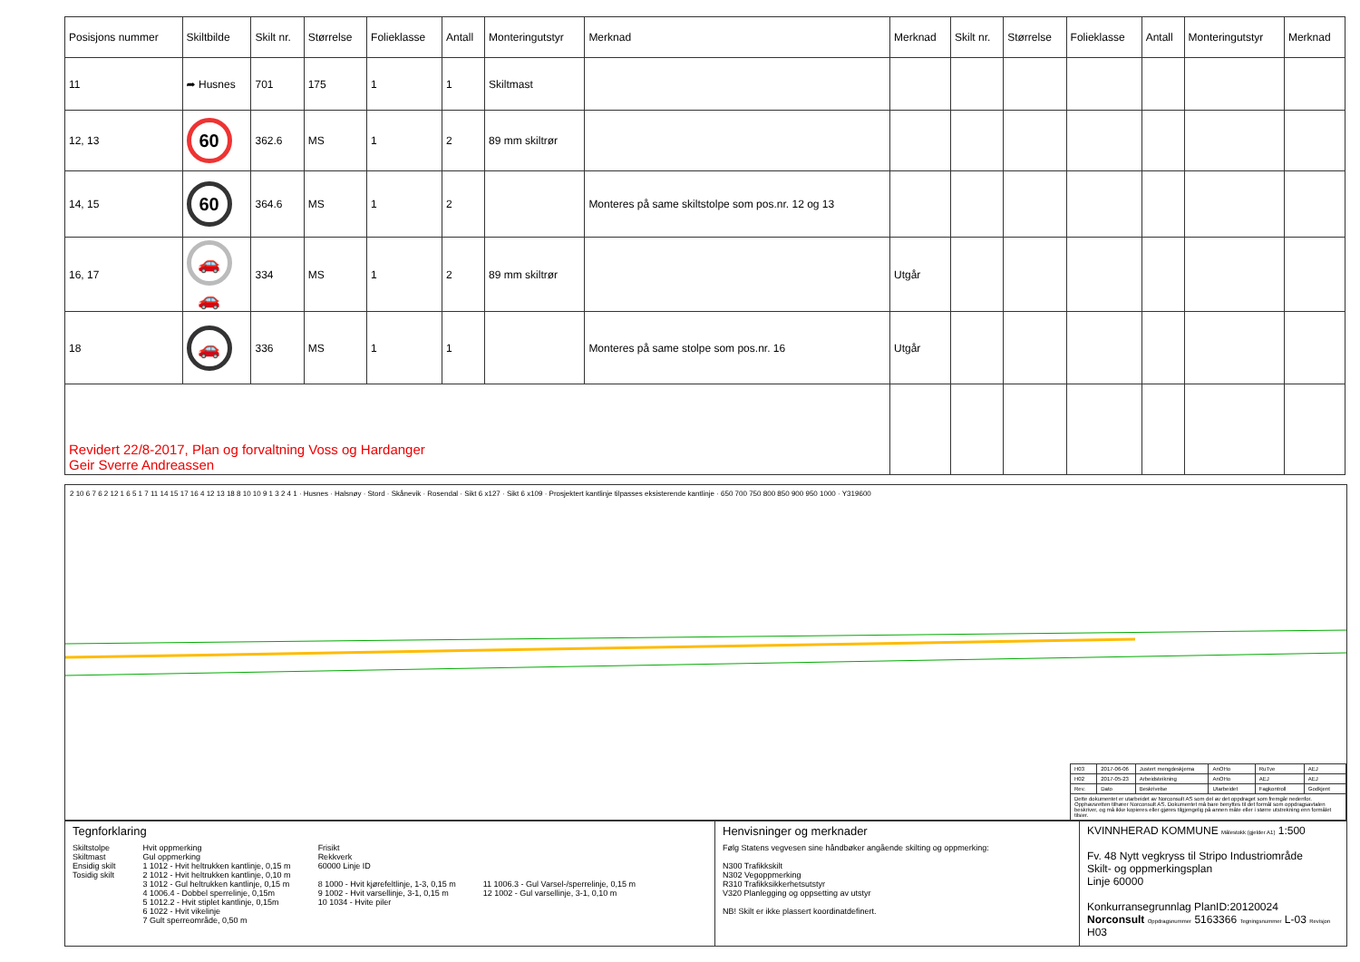| Posisjons nummer | Skiltbilde | Skilt nr. | Størrelse | Folieklasse | Antall | Monteringutstyr | Merknad | Merknad | Skilt nr. | Størrelse | Folieklasse | Antall | Monteringutstyr | Merknad |
| --- | --- | --- | --- | --- | --- | --- | --- | --- | --- | --- | --- | --- | --- | --- |
| 11 | ➦ Husnes | 701 | 175 | 1 | 1 | Skiltmast | | | | | | | | |
| 12, 13 | 60 | 362.6 | MS | 1 | 2 | 89 mm skiltrør | | | | | | | | |
| 14, 15 | 60 | 364.6 | MS | 1 | 2 | | Monteres på same skiltstolpe som pos.nr. 12 og 13 | | | | | | | |
| 16, 17 | 🚗🚗 | 334 | MS | 1 | 2 | 89 mm skiltrør | | Utgår | | | | | | |
| 18 | 🚗 | 336 | MS | 1 | 1 | | Monteres på same stolpe som pos.nr. 16 | Utgår | | | | | | |
| Revidert 22/8-2017, Plan og forvaltning Voss og Hardanger Geir Sverre Andreassen | | | | | | | | | | | | | | |
2 10 6 7 6 2 12 1 6 5 1 7 11 14 15 17 16 4 12 13 18 8 10 10 9 1 3 2 4 1 · Husnes · Halsnøy · Stord · Skånevik · Rosendal · Sikt 6 x127 · Sikt 6 x109 · Prosjektert kantlinje tilpasses eksisterende kantlinje · 650 700 750 800 850 900 950 1000 · Y319600
| H03 | 2017-06-06 | Justert mengdeskjema | AnOHo | RuTve | AEJ |
| H02 | 2017-05-23 | Arbeidsteikning | AnOHo | AEJ | AEJ |
| Rev. | Dato | Beskrivelse | Utarbeidet | Fagkontroll | Godkjent |
| Dette dokumentet er utarbeidet av Norconsult AS som del av det oppdraget som fremgår nedenfor. Opphavsretten tilhører Norconsult AS. Dokumentet må bare benyttes til det formål som oppdragsavtalen beskriver, og må ikke kopieres eller gjøres tilgjengelig på annen måte eller i større utstrekning enn formålet tilsier. | | | | | |
Tegnforklaring
Skiltstolpe
Skiltmast
Ensidig skilt
Tosidig skilt
Hvit oppmerking
Gul oppmerking
1 1012 - Hvit heltrukken kantlinje, 0,15 m
2 1012 - Hvit heltrukken kantlinje, 0,10 m
3 1012 - Gul heltrukken kantlinje, 0,15 m
4 1006.4 - Dobbel sperrelinje, 0,15m
5 1012.2 - Hvit stiplet kantlinje, 0,15m
6 1022 - Hvit vikelinje
7 Gult sperreområde, 0,50 m
Frisikt
Rekkverk
60000 Linje ID
8 1000 - Hvit kjørefeltlinje, 1-3, 0,15 m
9 1002 - Hvit varsellinje, 3-1, 0,15 m
10 1034 - Hvite piler
11 1006.3 - Gul Varsel-/sperrelinje, 0,15 m
12 1002 - Gul varsellinje, 3-1, 0,10 m
Henvisninger og merknader
Følg Statens vegvesen sine håndbøker angående skilting og oppmerking:
N300 Trafikkskilt
N302 Vegoppmerking
R310 Trafikksikkerhetsutstyr
V320 Planlegging og oppsetting av utstyr
NB! Skilt er ikke plassert koordinatdefinert.
KVINNHERAD KOMMUNE Målestokk (gjelder A1) 1:500
Fv. 48 Nytt vegkryss til Stripo Industriområde
Skilt- og oppmerkingsplan
Linje 60000
Konkurransegrunnlag PlanID:20120024
Norconsult Oppdragsnummer 5163366 Tegningsnummer L-03 Revisjon H03